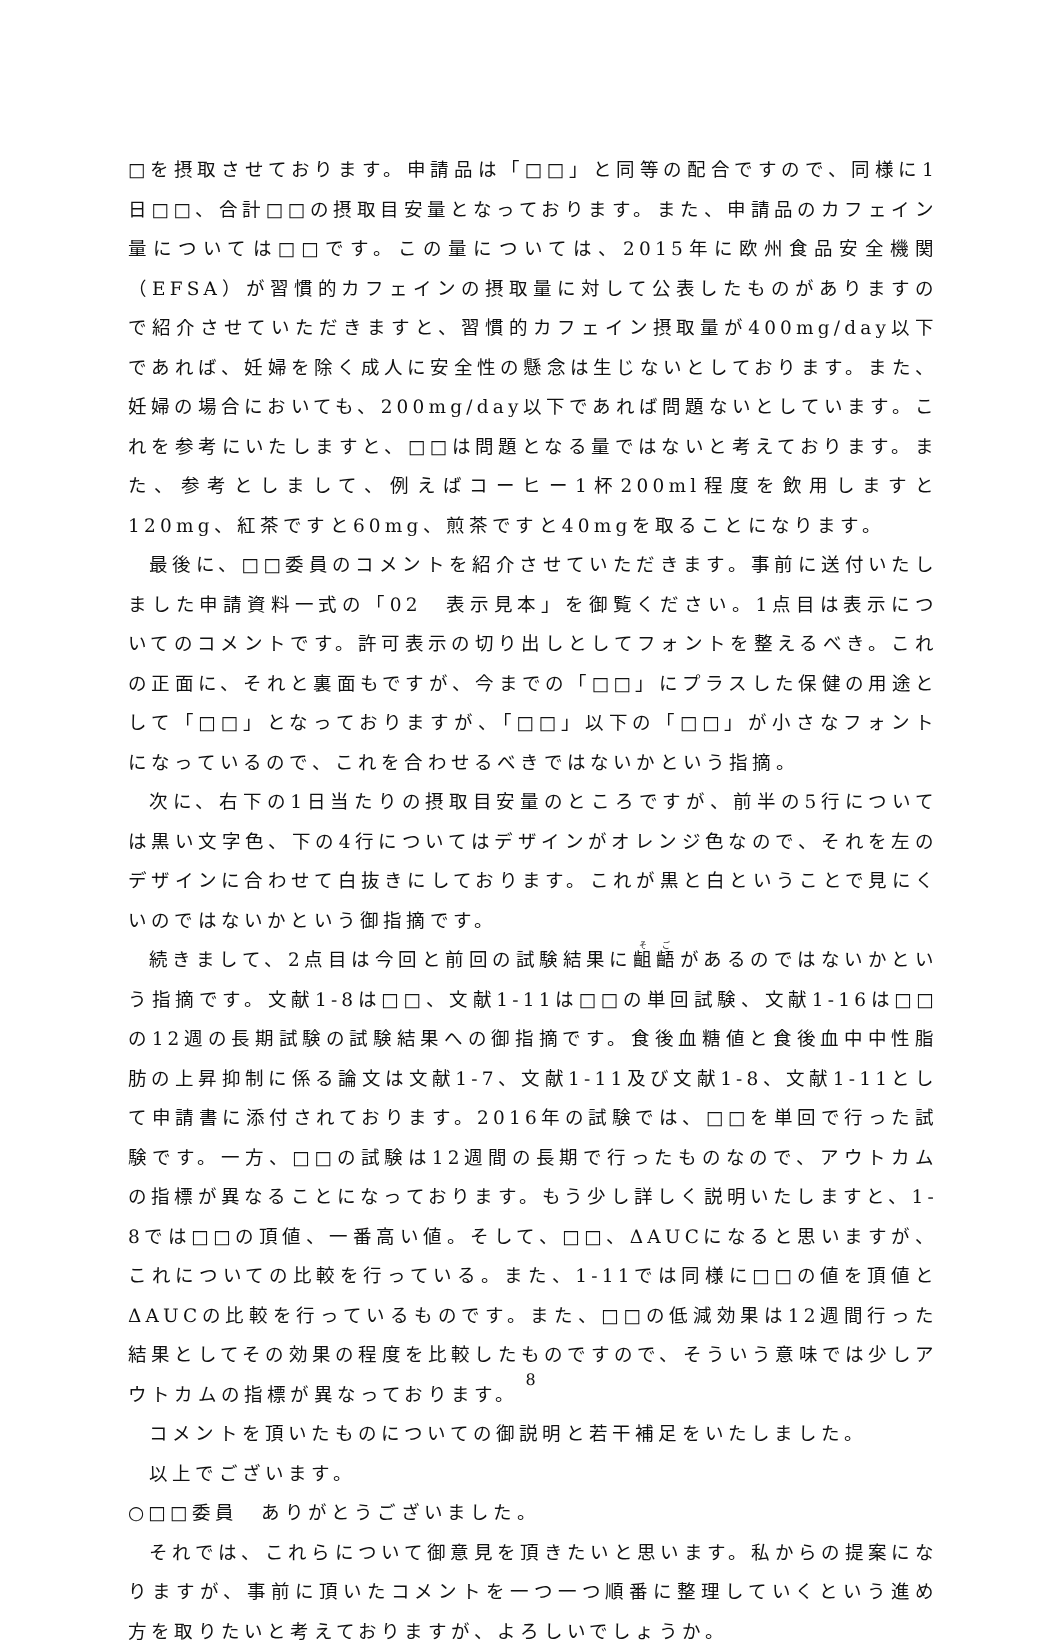□を摂取させております。申請品は「□□」と同等の配合ですので、同様に1日□□、合計□□の摂取目安量となっております。また、申請品のカフェイン量については□□です。この量については、2015年に欧州食品安全機関（EFSA）が習慣的カフェインの摂取量に対して公表したものがありますので紹介させていただきますと、習慣的カフェイン摂取量が400mg/day以下であれば、妊婦を除く成人に安全性の懸念は生じないとしております。また、妊婦の場合においても、200mg/day以下であれば問題ないとしています。これを参考にいたしますと、□□は問題となる量ではないと考えております。また、参考としまして、例えばコーヒー1杯200ml程度を飲用しますと120mg、紅茶ですと60mg、煎茶ですと40mgを取ることになります。
最後に、□□委員のコメントを紹介させていただきます。事前に送付いたしました申請資料一式の「02　表示見本」を御覧ください。1点目は表示についてのコメントです。許可表示の切り出しとしてフォントを整えるべき。これの正面に、それと裏面もですが、今までの「□□」にプラスした保健の用途として「□□」となっておりますが、「□□」以下の「□□」が小さなフォントになっているので、これを合わせるべきではないかという指摘。
次に、右下の1日当たりの摂取目安量のところですが、前半の5行については黒い文字色、下の4行についてはデザインがオレンジ色なので、それを左のデザインに合わせて白抜きにしております。これが黒と白ということで見にくいのではないかという御指摘です。
続きまして、2点目は今回と前回の試験結果に齟齬があるのではないかという指摘です。文献1-8は□□、文献1-11は□□の単回試験、文献1-16は□□の12週の長期試験の試験結果への御指摘です。食後血糖値と食後血中中性脂肪の上昇抑制に係る論文は文献1-7、文献1-11及び文献1-8、文献1-11として申請書に添付されております。2016年の試験では、□□を単回で行った試験です。一方、□□の試験は12週間の長期で行ったものなので、アウトカムの指標が異なることになっております。もう少し詳しく説明いたしますと、1-8では□□の頂値、一番高い値。そして、□□、ΔAUCになると思いますが、これについての比較を行っている。また、1-11では同様に□□の値を頂値とΔAUCの比較を行っているものです。また、□□の低減効果は12週間行った結果としてその効果の程度を比較したものですので、そういう意味では少しアウトカムの指標が異なっております。
コメントを頂いたものについての御説明と若干補足をいたしました。
以上でございます。
○□□委員　ありがとうございました。
それでは、これらについて御意見を頂きたいと思います。私からの提案になりますが、事前に頂いたコメントを一つ一つ順番に整理していくという進め方を取りたいと考えておりますが、よろしいでしょうか。
8